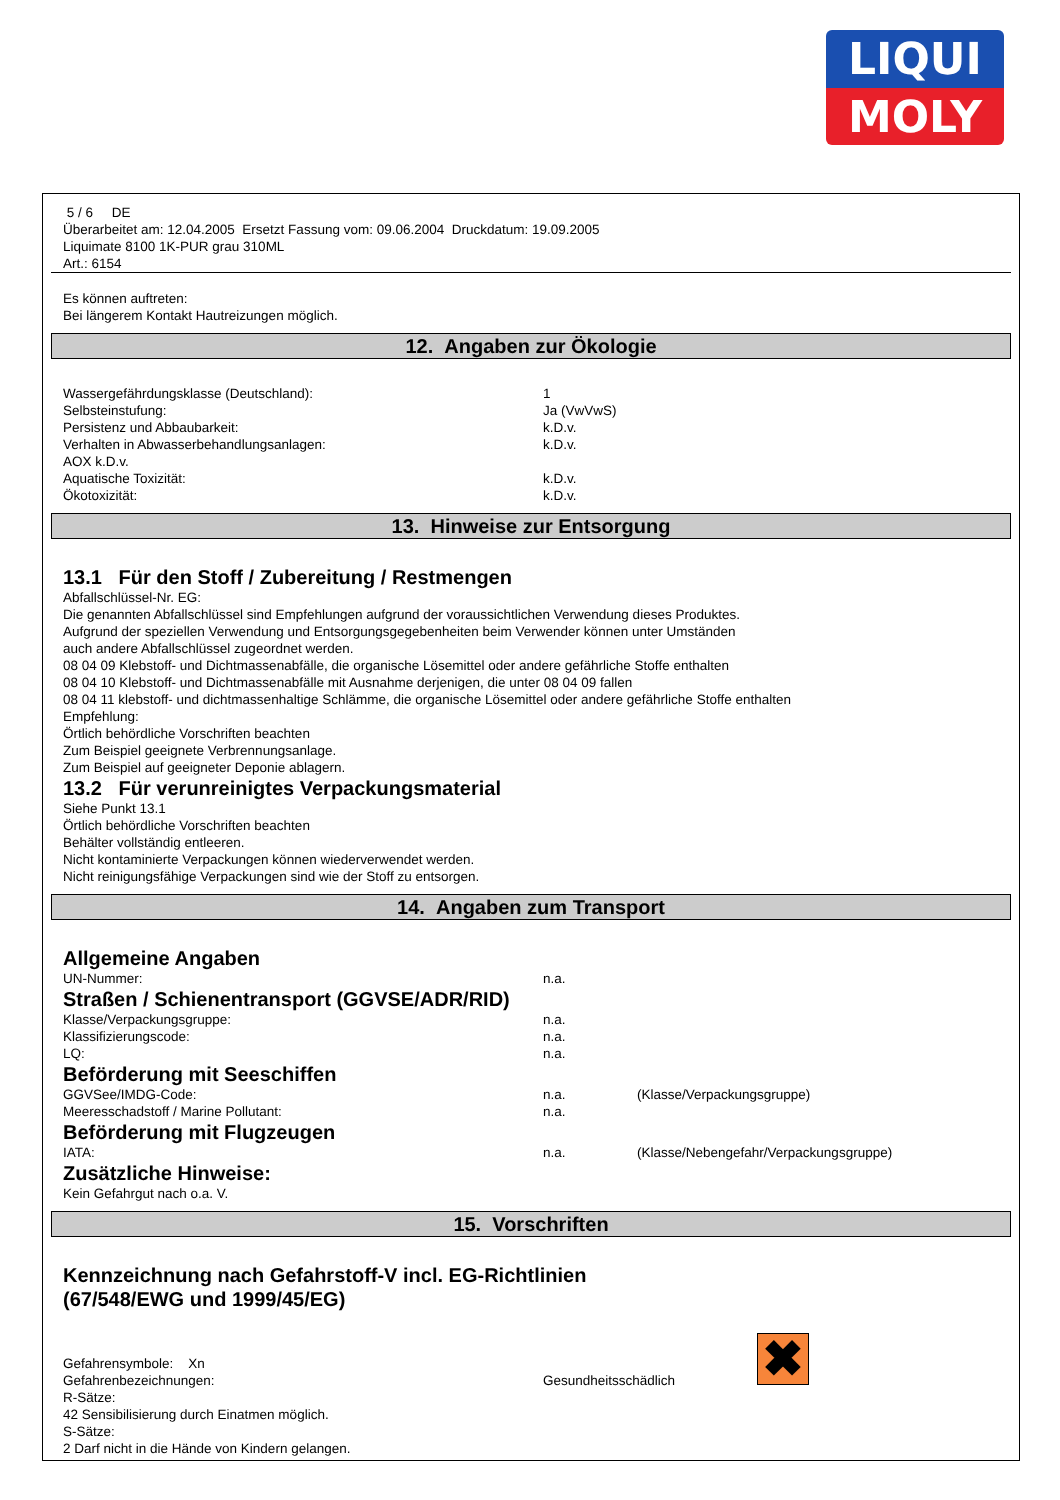LIQUI
MOLY
5 / 6 DE
Überarbeitet am: 12.04.2005 Ersetzt Fassung vom: 09.06.2004 Druckdatum: 19.09.2005
Liquimate 8100 1K-PUR grau 310ML
Art.: 6154
Es können auftreten:
Bei längerem Kontakt Hautreizungen möglich.
12. Angaben zur Ökologie
Wassergefährdungsklasse (Deutschland): 1
Selbsteinstufung: Ja (VwVwS)
Persistenz und Abbaubarkeit: k.D.v.
Verhalten in Abwasserbehandlungsanlagen: k.D.v.
AOX k.D.v.
Aquatische Toxizität: k.D.v.
Ökotoxizität: k.D.v.
13. Hinweise zur Entsorgung
13.1 Für den Stoff / Zubereitung / Restmengen
Abfallschlüssel-Nr. EG:
Die genannten Abfallschlüssel sind Empfehlungen aufgrund der voraussichtlichen Verwendung dieses Produktes.
Aufgrund der speziellen Verwendung und Entsorgungsgegebenheiten beim Verwender können unter Umständen
auch andere Abfallschlüssel zugeordnet werden.
08 04 09 Klebstoff- und Dichtmassenabfälle, die organische Lösemittel oder andere gefährliche Stoffe enthalten
08 04 10 Klebstoff- und Dichtmassenabfälle mit Ausnahme derjenigen, die unter 08 04 09 fallen
08 04 11 klebstoff- und dichtmassenhaltige Schlämme, die organische Lösemittel oder andere gefährliche Stoffe enthalten
Empfehlung:
Örtlich behördliche Vorschriften beachten
Zum Beispiel geeignete Verbrennungsanlage.
Zum Beispiel auf geeigneter Deponie ablagern.
13.2 Für verunreinigtes Verpackungsmaterial
Siehe Punkt 13.1
Örtlich behördliche Vorschriften beachten
Behälter vollständig entleeren.
Nicht kontaminierte Verpackungen können wiederverwendet werden.
Nicht reinigungsfähige Verpackungen sind wie der Stoff zu entsorgen.
14. Angaben zum Transport
Allgemeine Angaben
UN-Nummer: n.a.
Straßen / Schienentransport (GGVSE/ADR/RID)
Klasse/Verpackungsgruppe: n.a.
Klassifizierungscode: n.a.
LQ: n.a.
Beförderung mit Seeschiffen
GGVSee/IMDG-Code: n.a. (Klasse/Verpackungsgruppe)
Meeresschadstoff / Marine Pollutant: n.a.
Beförderung mit Flugzeugen
IATA: n.a. (Klasse/Nebengefahr/Verpackungsgruppe)
Zusätzliche Hinweise:
Kein Gefahrgut nach o.a. V.
15. Vorschriften
Kennzeichnung nach Gefahrstoff-V incl. EG-Richtlinien
(67/548/EWG und 1999/45/EG)
✖
Gefahrensymbole: Xn
Gefahrenbezeichnungen: Gesundheitsschädlich
R-Sätze:
42 Sensibilisierung durch Einatmen möglich.
S-Sätze:
2 Darf nicht in die Hände von Kindern gelangen.